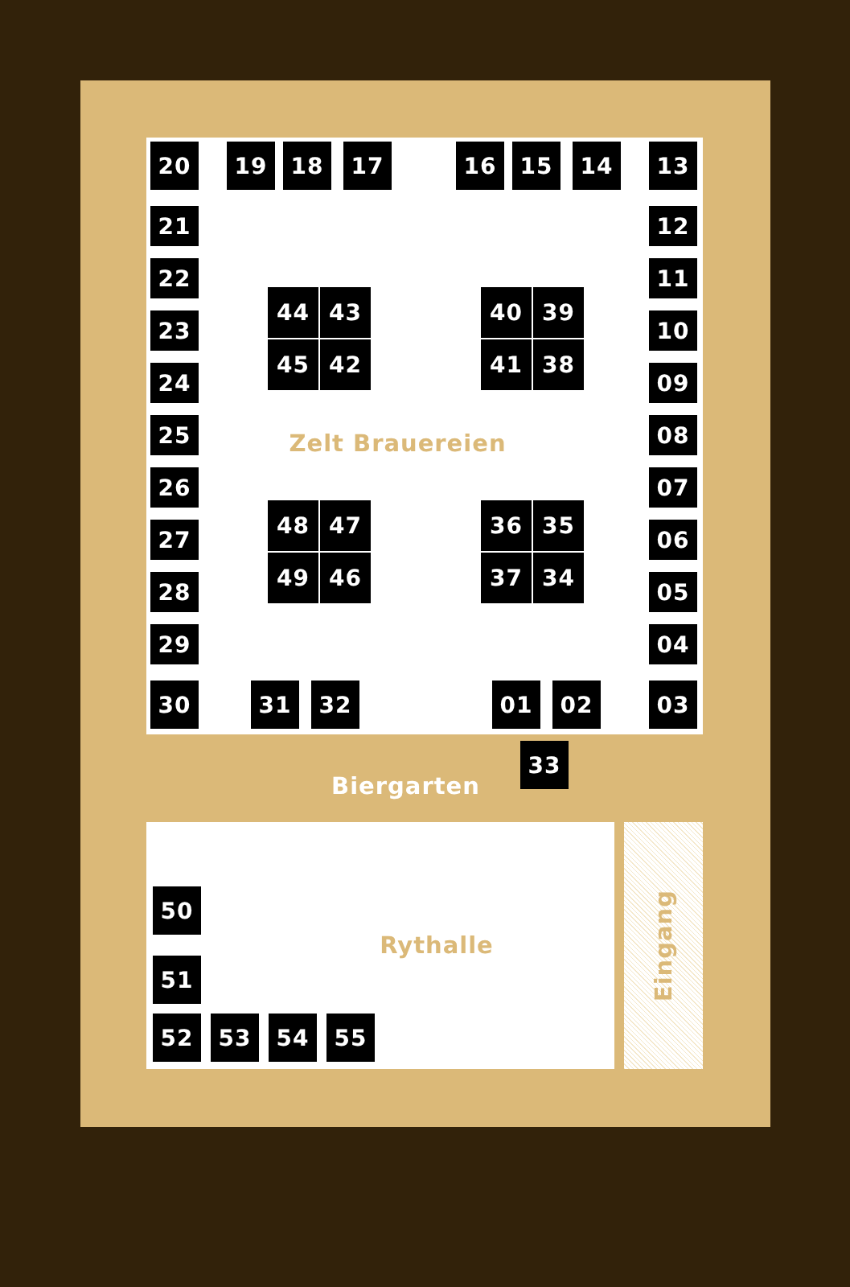20
19
18
17
16
15
14
13
21
12
22
11
44
43
40
39
23
10
45
42
41
38
24
09
25
Zelt Brauereien
08
26
07
48
47
36
35
27
06
49
46
37
34
28
05
29
04
30
31
32
01
02
03
Biergarten
33
50
Rythalle
51
52
53
54
55
Eingang